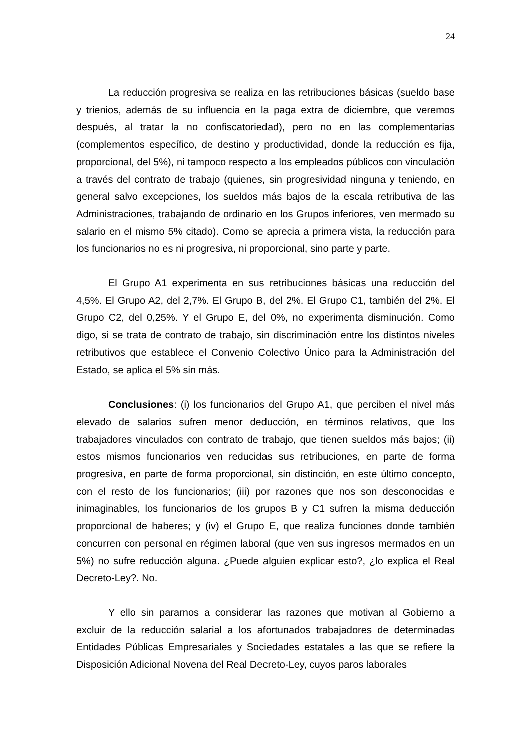24
La reducción progresiva se realiza en las retribuciones básicas (sueldo base y trienios, además de su influencia en la paga extra de diciembre, que veremos después, al tratar la no confiscatoriedad), pero no en las complementarias (complementos específico, de destino y productividad, donde la reducción es fija, proporcional, del 5%), ni tampoco respecto a los empleados públicos con vinculación a través del contrato de trabajo (quienes, sin progresividad ninguna y teniendo, en general salvo excepciones, los sueldos más bajos de la escala retributiva de las Administraciones, trabajando de ordinario en los Grupos inferiores, ven mermado su salario en el mismo 5% citado). Como se aprecia a primera vista, la reducción para los funcionarios no es ni progresiva, ni proporcional, sino parte y parte.
El Grupo A1 experimenta en sus retribuciones básicas una reducción del 4,5%. El Grupo A2, del 2,7%. El Grupo B, del 2%. El Grupo C1, también del 2%. El Grupo C2, del 0,25%. Y el Grupo E, del 0%, no experimenta disminución. Como digo, si se trata de contrato de trabajo, sin discriminación entre los distintos niveles retributivos que establece el Convenio Colectivo Único para la Administración del Estado, se aplica el 5% sin más.
Conclusiones: (i) los funcionarios del Grupo A1, que perciben el nivel más elevado de salarios sufren menor deducción, en términos relativos, que los trabajadores vinculados con contrato de trabajo, que tienen sueldos más bajos; (ii) estos mismos funcionarios ven reducidas sus retribuciones, en parte de forma progresiva, en parte de forma proporcional, sin distinción, en este último concepto, con el resto de los funcionarios; (iii) por razones que nos son desconocidas e inimaginables, los funcionarios de los grupos B y C1 sufren la misma deducción proporcional de haberes; y (iv) el Grupo E, que realiza funciones donde también concurren con personal en régimen laboral (que ven sus ingresos mermados en un 5%) no sufre reducción alguna. ¿Puede alguien explicar esto?, ¿lo explica el Real Decreto-Ley?. No.
Y ello sin pararnos a considerar las razones que motivan al Gobierno a excluir de la reducción salarial a los afortunados trabajadores de determinadas Entidades Públicas Empresariales y Sociedades estatales a las que se refiere la Disposición Adicional Novena del Real Decreto-Ley, cuyos paros laborales